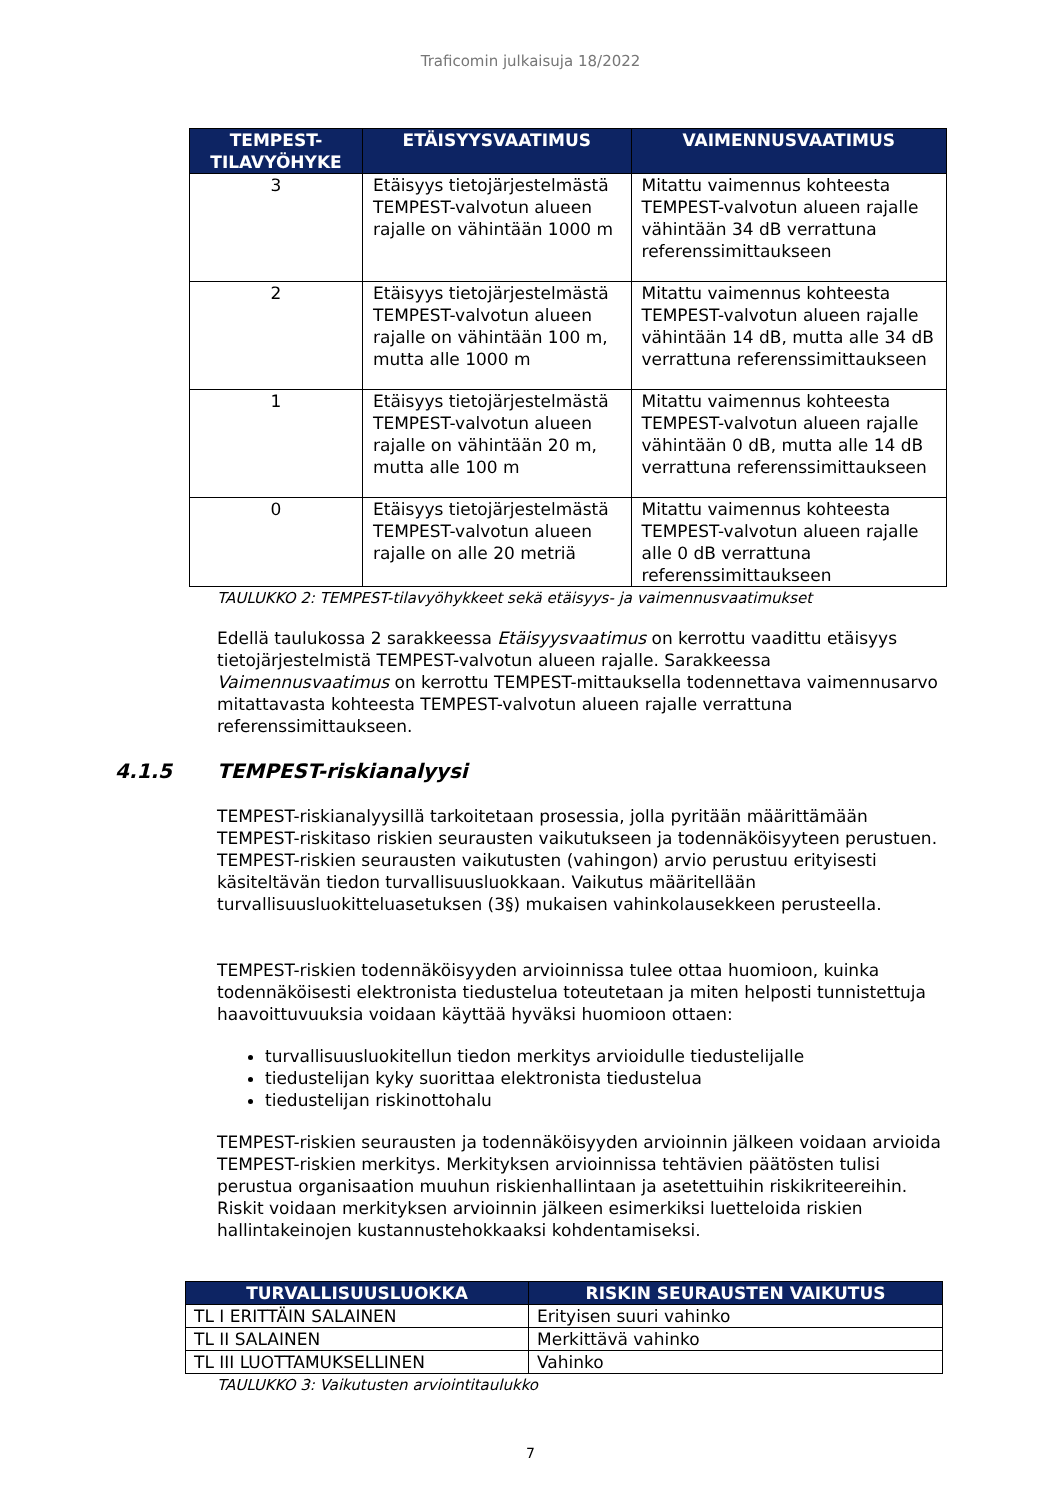Traficomin julkaisuja 18/2022
| TEMPEST-TILAVYÖHYKE | ETÄISYYSVAATIMUS | VAIMENNUSVAATIMUS |
| --- | --- | --- |
| 3 | Etäisyys tietojärjestelmästä TEMPEST-valvotun alueen rajalle on vähintään 1000 m | Mitattu vaimennus kohteesta TEMPEST-valvotun alueen rajalle vähintään 34 dB verrattuna referenssimittaukseen |
| 2 | Etäisyys tietojärjestelmästä TEMPEST-valvotun alueen rajalle on vähintään 100 m, mutta alle 1000 m | Mitattu vaimennus kohteesta TEMPEST-valvotun alueen rajalle vähintään 14 dB, mutta alle 34 dB verrattuna referenssimittaukseen |
| 1 | Etäisyys tietojärjestelmästä TEMPEST-valvotun alueen rajalle on vähintään 20 m, mutta alle 100 m | Mitattu vaimennus kohteesta TEMPEST-valvotun alueen rajalle vähintään 0 dB, mutta alle 14 dB verrattuna referenssimittaukseen |
| 0 | Etäisyys tietojärjestelmästä TEMPEST-valvotun alueen rajalle on alle 20 metriä | Mitattu vaimennus kohteesta TEMPEST-valvotun alueen rajalle alle 0 dB verrattuna referenssimittaukseen |
TAULUKKO 2: TEMPEST-tilavyöhykkeet sekä etäisyys- ja vaimennusvaatimukset
Edellä taulukossa 2 sarakkeessa Etäisyysvaatimus on kerrottu vaadittu etäisyys tietojärjestelmistä TEMPEST-valvotun alueen rajalle. Sarakkeessa Vaimennusvaatimus on kerrottu TEMPEST-mittauksella todennettava vaimennusarvo mitattavasta kohteesta TEMPEST-valvotun alueen rajalle verrattuna referenssimittaukseen.
4.1.5 TEMPEST-riskianalyysi
TEMPEST-riskianalyysillä tarkoitetaan prosessia, jolla pyritään määrittämään TEMPEST-riskitaso riskien seurausten vaikutukseen ja todennäköisyyteen perustuen. TEMPEST-riskien seurausten vaikutusten (vahingon) arvio perustuu erityisesti käsiteltävän tiedon turvallisuusluokkaan. Vaikutus määritellään turvallisuusluokitteluasetuksen (3§) mukaisen vahinkolausekkeen perusteella.
TEMPEST-riskien todennäköisyyden arvioinnissa tulee ottaa huomioon, kuinka todennäköisesti elektronista tiedustelua toteutetaan ja miten helposti tunnistettuja haavoittuvuuksia voidaan käyttää hyväksi huomioon ottaen:
turvallisuusluokitellun tiedon merkitys arvioidulle tiedustelijalle
tiedustelijan kyky suorittaa elektronista tiedustelua
tiedustelijan riskinottohalu
TEMPEST-riskien seurausten ja todennäköisyyden arvioinnin jälkeen voidaan arvioida TEMPEST-riskien merkitys. Merkityksen arvioinnissa tehtävien päätösten tulisi perustua organisaation muuhun riskienhallintaan ja asetettuihin riskikriteereihin. Riskit voidaan merkityksen arvioinnin jälkeen esimerkiksi luetteloida riskien hallintakeinojen kustannustehokkaaksi kohdentamiseksi.
| TURVALLISUUSLUOKKA | RISKIN SEURAUSTEN VAIKUTUS |
| --- | --- |
| TL I ERITTÄIN SALAINEN | Erityisen suuri vahinko |
| TL II SALAINEN | Merkittävä vahinko |
| TL III LUOTTAMUKSELLINEN | Vahinko |
TAULUKKO 3: Vaikutusten arviointitaulukko
7